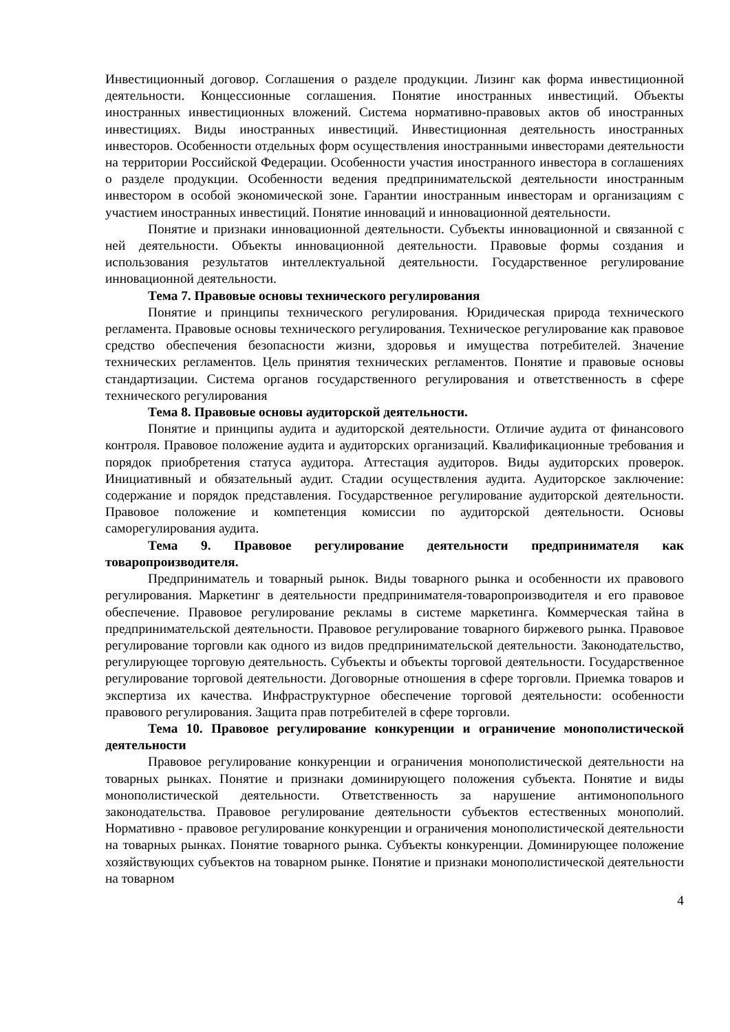Инвестиционный договор. Соглашения о разделе продукции. Лизинг как форма инвестиционной деятельности. Концессионные соглашения. Понятие иностранных инвестиций. Объекты иностранных инвестиционных вложений. Система нормативно-правовых актов об иностранных инвестициях. Виды иностранных инвестиций. Инвестиционная деятельность иностранных инвесторов. Особенности отдельных форм осуществления иностранными инвесторами деятельности на территории Российской Федерации. Особенности участия иностранного инвестора в соглашениях о разделе продукции. Особенности ведения предпринимательской деятельности иностранным инвестором в особой экономической зоне. Гарантии иностранным инвесторам и организациям с участием иностранных инвестиций. Понятие инноваций и инновационной деятельности.
Понятие и признаки инновационной деятельности. Субъекты инновационной и связанной с ней деятельности. Объекты инновационной деятельности. Правовые формы создания и использования результатов интеллектуальной деятельности. Государственное регулирование инновационной деятельности.
Тема 7. Правовые основы технического регулирования
Понятие и принципы технического регулирования. Юридическая природа технического регламента. Правовые основы технического регулирования. Техническое регулирование как правовое средство обеспечения безопасности жизни, здоровья и имущества потребителей. Значение технических регламентов. Цель принятия технических регламентов. Понятие и правовые основы стандартизации. Система органов государственного регулирования и ответственность в сфере технического регулирования
Тема 8. Правовые основы аудиторской деятельности.
Понятие и принципы аудита и аудиторской деятельности. Отличие аудита от финансового контроля. Правовое положение аудита и аудиторских организаций. Квалификационные требования и порядок приобретения статуса аудитора. Аттестация аудиторов. Виды аудиторских проверок. Инициативный и обязательный аудит. Стадии осуществления аудита. Аудиторское заключение: содержание и порядок представления. Государственное регулирование аудиторской деятельности. Правовое положение и компетенция комиссии по аудиторской деятельности. Основы саморегулирования аудита.
Тема 9. Правовое регулирование деятельности предпринимателя как товаропроизводителя.
Предприниматель и товарный рынок. Виды товарного рынка и особенности их правового регулирования. Маркетинг в деятельности предпринимателя-товаропроизводителя и его правовое обеспечение. Правовое регулирование рекламы в системе маркетинга. Коммерческая тайна в предпринимательской деятельности. Правовое регулирование товарного биржевого рынка. Правовое регулирование торговли как одного из видов предпринимательской деятельности. Законодательство, регулирующее торговую деятельность. Субъекты и объекты торговой деятельности. Государственное регулирование торговой деятельности. Договорные отношения в сфере торговли. Приемка товаров и экспертиза их качества. Инфраструктурное обеспечение торговой деятельности: особенности правового регулирования. Защита прав потребителей в сфере торговли.
Тема 10. Правовое регулирование конкуренции и ограничение монополистической деятельности
Правовое регулирование конкуренции и ограничения монополистической деятельности на товарных рынках. Понятие и признаки доминирующего положения субъекта. Понятие и виды монополистической деятельности. Ответственность за нарушение антимонопольного законодательства. Правовое регулирование деятельности субъектов естественных монополий. Нормативно - правовое регулирование конкуренции и ограничения монополистической деятельности на товарных рынках. Понятие товарного рынка. Субъекты конкуренции. Доминирующее положение хозяйствующих субъектов на товарном рынке. Понятие и признаки монополистической деятельности на товарном
4